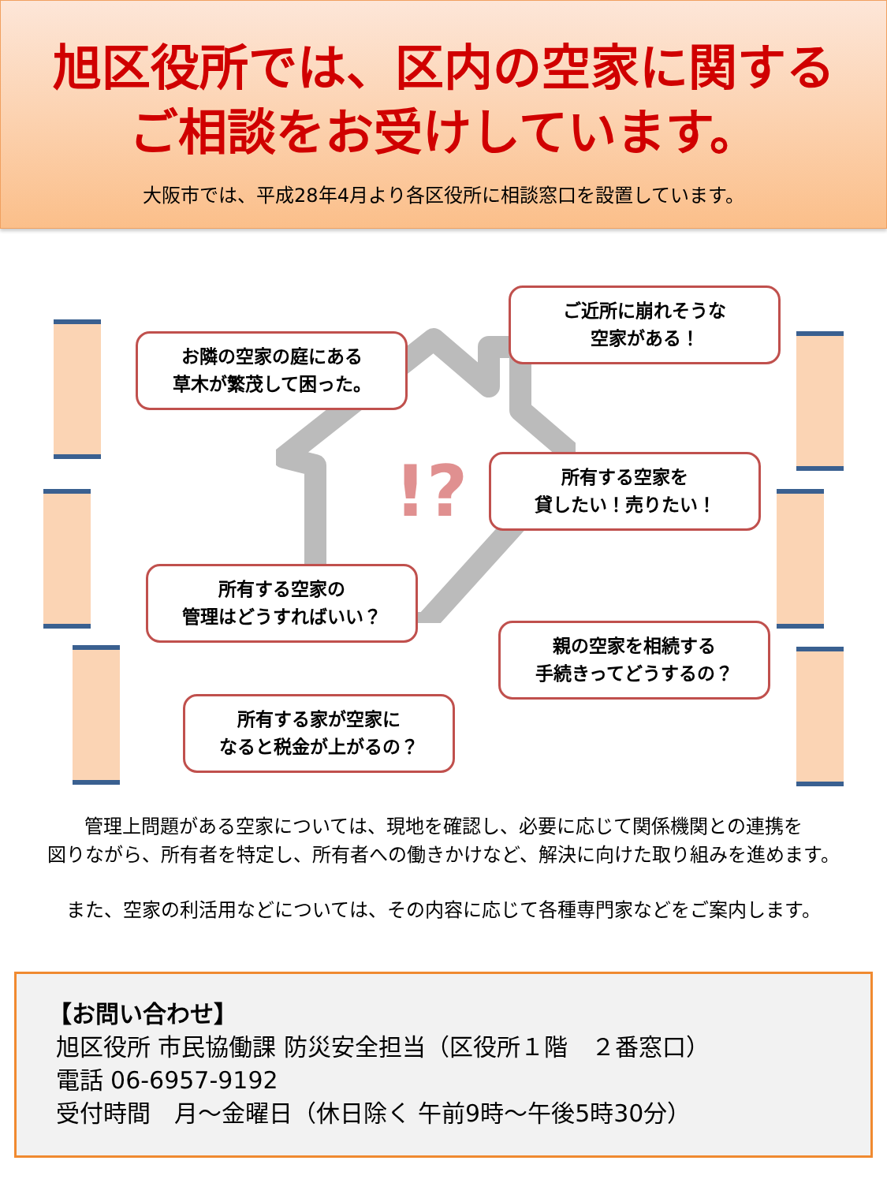旭区役所では、区内の空家に関する
ご相談をお受けしています。
大阪市では、平成28年4月より各区役所に相談窓口を設置しています。
!?
お隣の空家の庭にある
草木が繁茂して困った。
ご近所に崩れそうな
空家がある！
所有する空家を
貸したい！売りたい！
所有する空家の
管理はどうすればいい？
親の空家を相続する
手続きってどうするの？
所有する家が空家に
なると税金が上がるの？
管理上問題がある空家については、現地を確認し、必要に応じて関係機関との連携を
図りながら、所有者を特定し、所有者への働きかけなど、解決に向けた取り組みを進めます。
また、空家の利活用などについては、その内容に応じて各種専門家などをご案内します。
【お問い合わせ】
旭区役所 市民協働課 防災安全担当（区役所１階　２番窓口）
電話 06-6957-9192
受付時間　月～金曜日（休日除く 午前9時～午後5時30分）